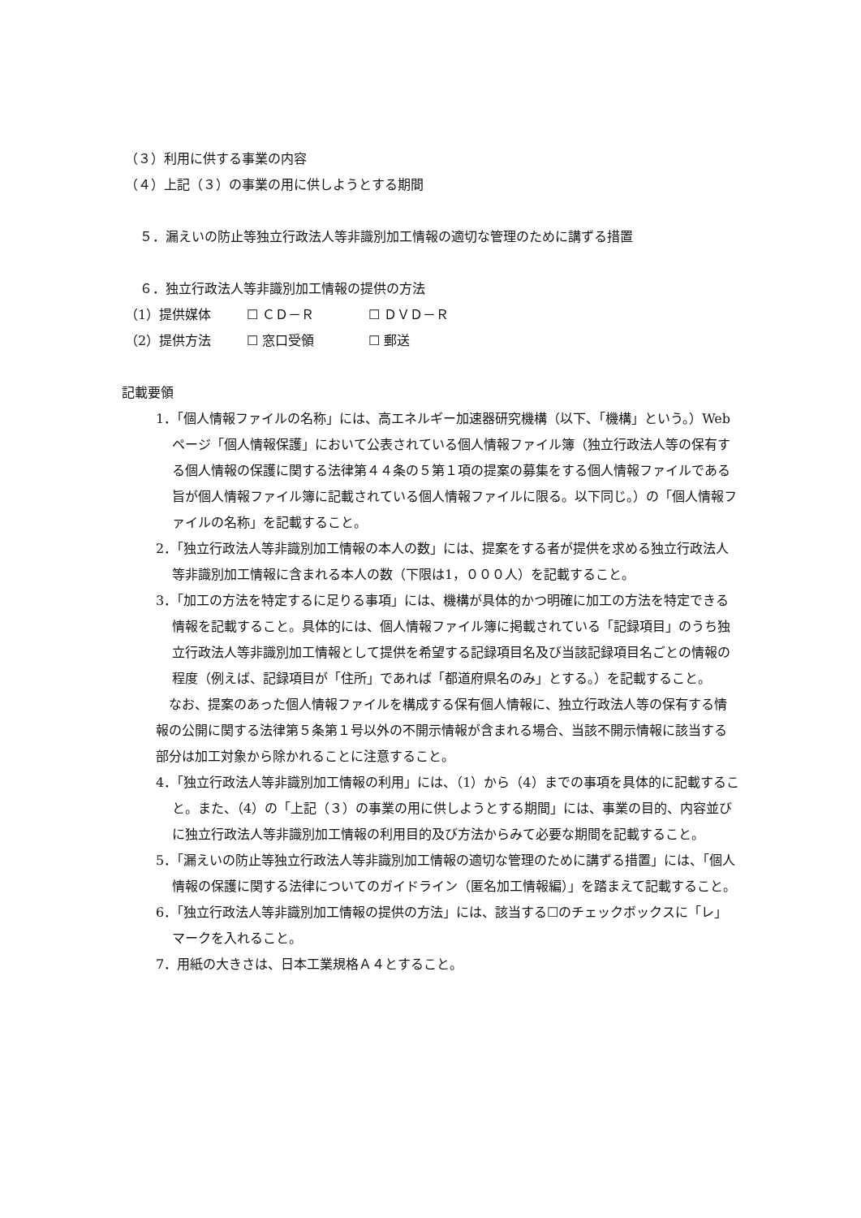（３）利用に供する事業の内容
（４）上記（３）の事業の用に供しようとする期間
５．漏えいの防止等独立行政法人等非識別加工情報の適切な管理のために講ずる措置
６．独立行政法人等非識別加工情報の提供の方法
（1）提供媒体 ☐ ＣＤ－Ｒ ☐ ＤＶＤ－Ｒ
（2）提供方法 ☐ 窓口受領 ☐ 郵送
記載要領
1．「個人情報ファイルの名称」には、高エネルギー加速器研究機構（以下、「機構」という。）Web ページ「個人情報保護」において公表されている個人情報ファイル簿（独立行政法人等の保有する個人情報の保護に関する法律第４４条の５第１項の提案の募集をする個人情報ファイルである旨が個人情報ファイル簿に記載されている個人情報ファイルに限る。以下同じ。）の「個人情報ファイルの名称」を記載すること。
2．「独立行政法人等非識別加工情報の本人の数」には、提案をする者が提供を求める独立行政法人等非識別加工情報に含まれる本人の数（下限は1，０００人）を記載すること。
3．「加工の方法を特定するに足りる事項」には、機構が具体的かつ明確に加工の方法を特定できる情報を記載すること。具体的には、個人情報ファイル簿に掲載されている「記録項目」のうち独立行政法人等非識別加工情報として提供を希望する記録項目名及び当該記録項目名ごとの情報の程度（例えば、記録項目が「住所」であれば「都道府県名のみ」とする。）を記載すること。
　なお、提案のあった個人情報ファイルを構成する保有個人情報に、独立行政法人等の保有する情報の公開に関する法律第５条第１号以外の不開示情報が含まれる場合、当該不開示情報に該当する部分は加工対象から除かれることに注意すること。
4．「独立行政法人等非識別加工情報の利用」には、（1）から（4）までの事項を具体的に記載すること。また、（4）の「上記（３）の事業の用に供しようとする期間」には、事業の目的、内容並びに独立行政法人等非識別加工情報の利用目的及び方法からみて必要な期間を記載すること。
5．「漏えいの防止等独立行政法人等非識別加工情報の適切な管理のために講ずる措置」には、「個人情報の保護に関する法律についてのガイドライン（匿名加工情報編）」を踏まえて記載すること。
6．「独立行政法人等非識別加工情報の提供の方法」には、該当する☐のチェックボックスに「レ」マークを入れること。
7．用紙の大きさは、日本工業規格Ａ４とすること。